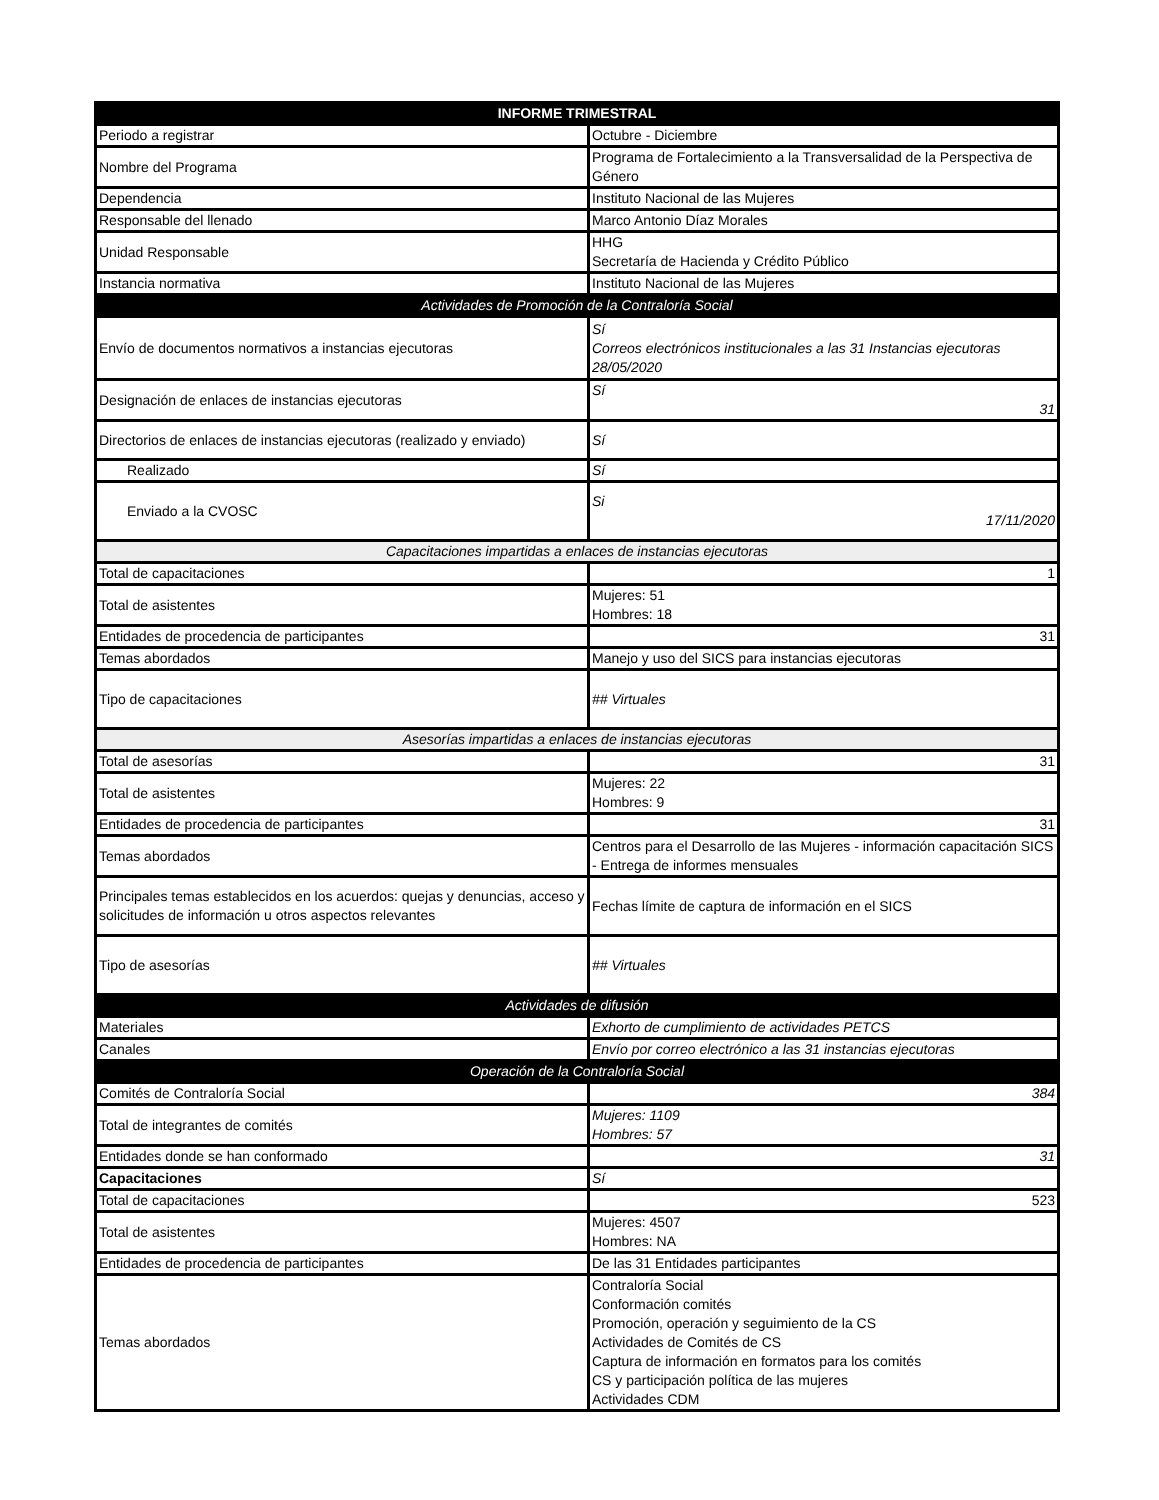| INFORME TRIMESTRAL | |
| --- | --- |
| Periodo a registrar | Octubre - Diciembre |
| Nombre del Programa | Programa de Fortalecimiento a la Transversalidad de la Perspectiva de Género |
| Dependencia | Instituto Nacional de las Mujeres |
| Responsable del llenado | Marco Antonio Díaz Morales |
| Unidad Responsable | HHG Secretaría de Hacienda y Crédito Público |
| Instancia normativa | Instituto Nacional de las Mujeres |
| Actividades de Promoción de la Contraloría Social | |
| Envío de documentos normativos a instancias ejecutoras | Sí Correos electrónicos institucionales a las 31 Instancias ejecutoras 28/05/2020 |
| Designación de enlaces de instancias ejecutoras | Sí 31 |
| Directorios de enlaces de instancias ejecutoras (realizado y enviado) | Sí |
| Realizado | Sí |
| Enviado a la CVOSC | Si 17/11/2020 |
| Capacitaciones impartidas a enlaces de instancias ejecutoras | |
| Total de capacitaciones | 1 |
| Total de asistentes | Mujeres: 51 Hombres: 18 |
| Entidades de procedencia de participantes | 31 |
| Temas abordados | Manejo y uso del SICS para instancias ejecutoras |
| Tipo de capacitaciones | ## Virtuales |
| Asesorías impartidas a enlaces de instancias ejecutoras | |
| Total de asesorías | 31 |
| Total de asistentes | Mujeres: 22 Hombres: 9 |
| Entidades de procedencia de participantes | 31 |
| Temas abordados | Centros para el Desarrollo de las Mujeres - información capacitación SICS - Entrega de informes mensuales |
| Principales temas establecidos en los acuerdos: quejas y denuncias, acceso y solicitudes de información u otros aspectos relevantes | Fechas límite de captura de información en el SICS |
| Tipo de asesorías | ## Virtuales |
| Actividades de difusión | |
| Materiales | Exhorto de cumplimiento de actividades PETCS |
| Canales | Envío por correo electrónico a las 31 instancias ejecutoras |
| Operación de la Contraloría Social | |
| Comités de Contraloría Social | 384 |
| Total de integrantes de comités | Mujeres: 1109 Hombres: 57 |
| Entidades donde se han conformado | 31 |
| Capacitaciones | Sí |
| Total de capacitaciones | 523 |
| Total de asistentes | Mujeres: 4507 Hombres: NA |
| Entidades de procedencia de participantes | De las 31 Entidades participantes |
| Temas abordados | Contraloría Social Conformación comités Promoción, operación y seguimiento de la CS Actividades de Comités de CS Captura de información en formatos para los comités CS y participación política de las mujeres Actividades CDM |